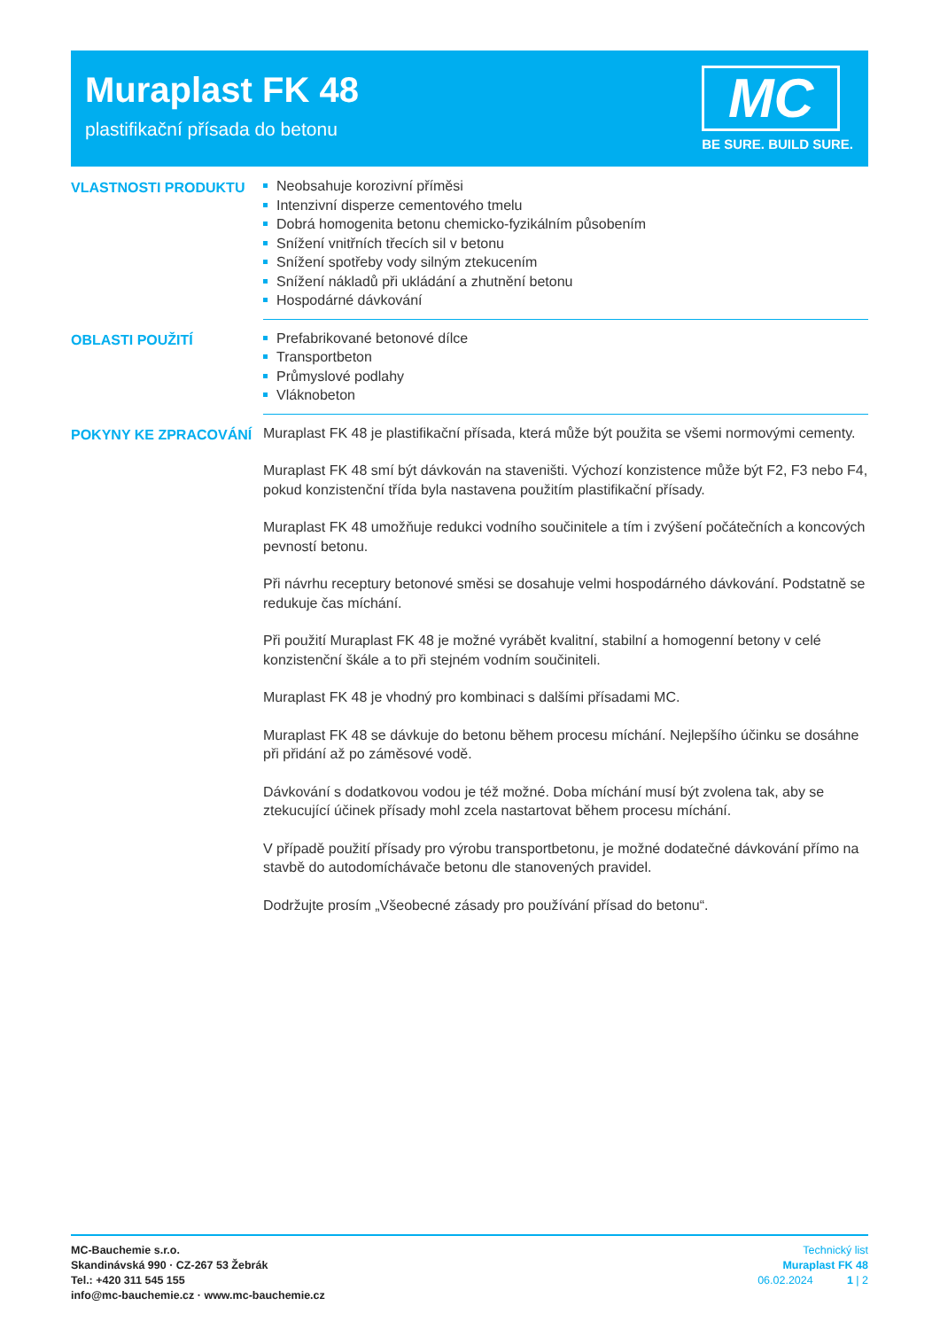Muraplast FK 48
plastifikační přísada do betonu
MC
BE SURE. BUILD SURE.
VLASTNOSTI PRODUKTU
Neobsahuje korozivní příměsi
Intenzivní disperze cementového tmelu
Dobrá homogenita betonu chemicko-fyzikálním působením
Snížení vnitřních třecích sil v betonu
Snížení spotřeby vody silným ztekucením
Snížení nákladů při ukládání a zhutnění betonu
Hospodárné dávkování
OBLASTI POUŽITÍ
Prefabrikované betonové dílce
Transportbeton
Průmyslové podlahy
Vláknobeton
POKYNY KE ZPRACOVÁNÍ
Muraplast FK 48 je plastifikační přísada, která může být použita se všemi normovými cementy.
Muraplast FK 48 smí být dávkován na staveništi. Výchozí konzistence může být F2, F3 nebo F4, pokud konzistenční třída byla nastavena použitím plastifikační přísady.
Muraplast FK 48 umožňuje redukci vodního součinitele a tím i zvýšení počátečních a koncových pevností betonu.
Při návrhu receptury betonové směsi se dosahuje velmi hospodárného dávkování. Podstatně se redukuje čas míchání.
Při použití Muraplast FK 48 je možné vyrábět kvalitní, stabilní a homogenní betony v celé konzistenční škále a to při stejném vodním součiniteli.
Muraplast FK 48 je vhodný pro kombinaci s dalšími přísadami MC.
Muraplast FK 48 se dávkuje do betonu během procesu míchání. Nejlepšího účinku se dosáhne při přidání až po záměsové vodě.
Dávkování s dodatkovou vodou je též možné. Doba míchání musí být zvolena tak, aby se ztekucující účinek přísady mohl zcela nastartovat během procesu míchání.
V případě použití přísady pro výrobu transportbetonu, je možné dodatečné dávkování přímo na stavbě do autodomíchávače betonu dle stanovených pravidel.
Dodržujte prosím „Všeobecné zásady pro používání přísad do betonu“.
MC-Bauchemie s.r.o.
Skandinávská 990 · CZ-267 53 Žebrák
Tel.: +420 311 545 155
info@mc-bauchemie.cz · www.mc-bauchemie.cz
Technický list
Muraplast FK 48
06.02.2024 1 | 2